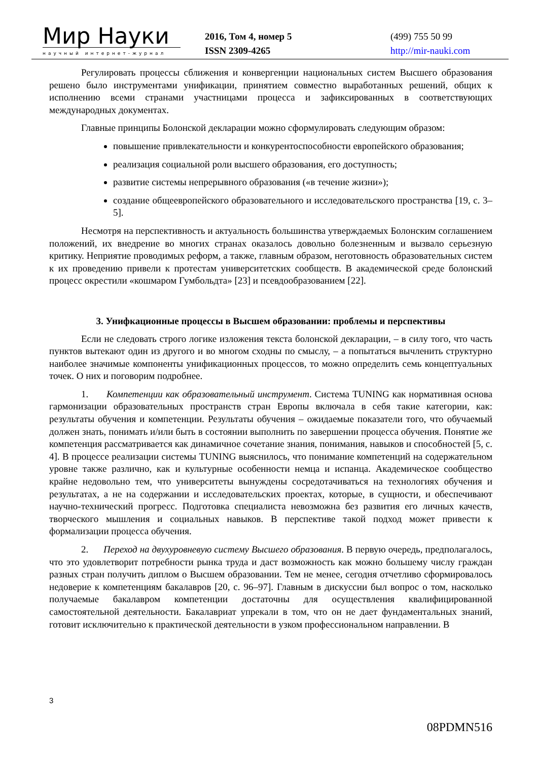Мир Науки
научный интернет-журнал
2016, Том 4, номер 5
ISSN 2309-4265
(499) 755 50 99
http://mir-nauki.com
Регулировать процессы сближения и конвергенции национальных систем Высшего образования решено было инструментами унификации, принятием совместно выработанных решений, общих к исполнению всеми странами участницами процесса и зафиксированных в соответствующих международных документах.
Главные принципы Болонской декларации можно сформулировать следующим образом:
повышение привлекательности и конкурентоспособности европейского образования;
реализация социальной роли высшего образования, его доступность;
развитие системы непрерывного образования («в течение жизни»);
создание общеевропейского образовательного и исследовательского пространства [19, с. 3–5].
Несмотря на перспективность и актуальность большинства утверждаемых Болонским соглашением положений, их внедрение во многих странах оказалось довольно болезненным и вызвало серьезную критику. Неприятие проводимых реформ, а также, главным образом, неготовность образовательных систем к их проведению привели к протестам университетских сообществ. В академической среде болонский процесс окрестили «кошмаром Гумбольдта» [23] и псевдообразованием [22].
3. Унифкационные процессы в Высшем образовании: проблемы и перспективы
Если не следовать строго логике изложения текста болонской декларации, – в силу того, что часть пунктов вытекают один из другого и во многом сходны по смыслу, – а попытаться вычленить структурно наиболее значимые компоненты унификационных процессов, то можно определить семь концептуальных точек. О них и поговорим подробнее.
1. Компетенции как образовательный инструмент. Система TUNING как нормативная основа гармонизации образовательных пространств стран Европы включала в себя такие категории, как: результаты обучения и компетенции. Результаты обучения – ожидаемые показатели того, что обучаемый должен знать, понимать и/или быть в состоянии выполнить по завершении процесса обучения. Понятие же компетенция рассматривается как динамичное сочетание знания, понимания, навыков и способностей [5, с. 4]. В процессе реализации системы TUNING выяснилось, что понимание компетенций на содержательном уровне также различно, как и культурные особенности немца и испанца. Академическое сообщество крайне недовольно тем, что университеты вынуждены сосредотачиваться на технологиях обучения и результатах, а не на содержании и исследовательских проектах, которые, в сущности, и обеспечивают научно-технический прогресс. Подготовка специалиста невозможна без развития его личных качеств, творческого мышления и социальных навыков. В перспективе такой подход может привести к формализации процесса обучения.
2. Переход на двухуровневую систему Высшего образования. В первую очередь, предполагалось, что это удовлетворит потребности рынка труда и даст возможность как можно большему числу граждан разных стран получить диплом о Высшем образовании. Тем не менее, сегодня отчетливо сформировалось недоверие к компетенциям бакалавров [20, с. 96–97]. Главным в дискуссии был вопрос о том, насколько получаемые бакалавром компетенции достаточны для осуществления квалифицированной самостоятельной деятельности. Бакалавриат упрекали в том, что он не дает фундаментальных знаний, готовит исключительно к практической деятельности в узком профессиональном направлении. В
3
08PDMN516